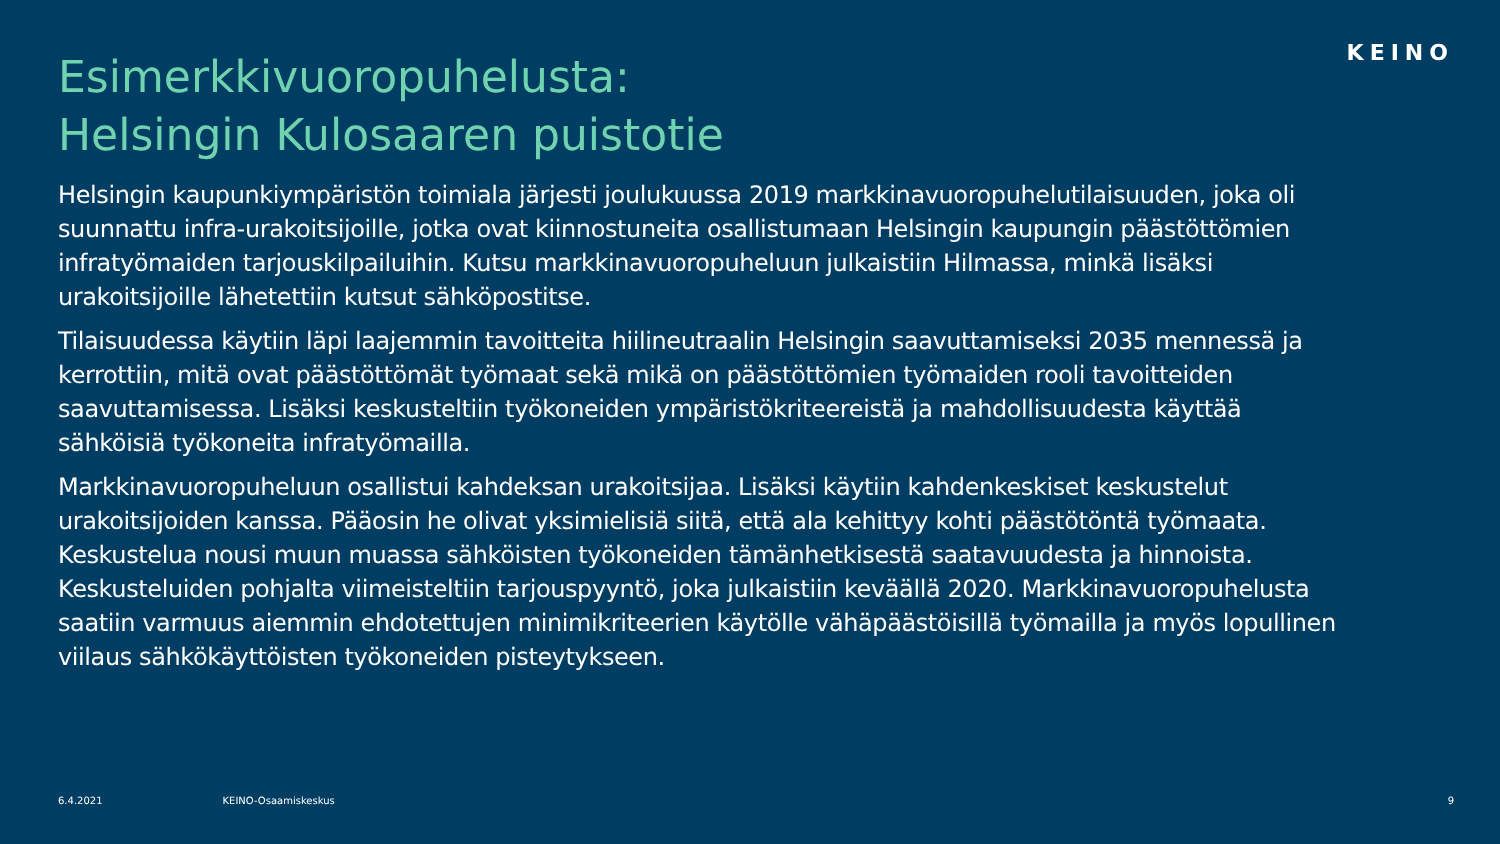KEINO
Esimerkkivuoropuhelusta:
Helsingin Kulosaaren puistotie
Helsingin kaupunkiympäristön toimiala järjesti joulukuussa 2019 markkinavuoropuhelutilaisuuden, joka oli suunnattu infra-urakoitsijoille, jotka ovat kiinnostuneita osallistumaan Helsingin kaupungin päästöttömien infratyömaiden tarjouskilpailuihin. Kutsu markkinavuoropuheluun julkaistiin Hilmassa, minkä lisäksi urakoitsijoille lähetettiin kutsut sähköpostitse.
Tilaisuudessa käytiin läpi laajemmin tavoitteita hiilineutraalin Helsingin saavuttamiseksi 2035 mennessä ja kerrottiin, mitä ovat päästöttömät työmaat sekä mikä on päästöttömien työmaiden rooli tavoitteiden saavuttamisessa. Lisäksi keskusteltiin työkoneiden ympäristökriteereistä ja mahdollisuudesta käyttää sähköisiä työkoneita infratyömailla.
Markkinavuoropuheluun osallistui kahdeksan urakoitsijaa. Lisäksi käytiin kahdenkeskiset keskustelut urakoitsijoiden kanssa. Pääosin he olivat yksimielisiä siitä, että ala kehittyy kohti päästötöntä työmaata. Keskustelua nousi muun muassa sähköisten työkoneiden tämänhetkisestä saatavuudesta ja hinnoista. Keskusteluiden pohjalta viimeisteltiin tarjouspyyntö, joka julkaistiin keväällä 2020. Markkinavuoropuhelusta saatiin varmuus aiemmin ehdotettujen minimikriteerien käytölle vähäpäästöisillä työmailla ja myös lopullinen viilaus sähkökäyttöisten työkoneiden pisteytykseen.
6.4.2021 KEINO-Osaamiskeskus 9